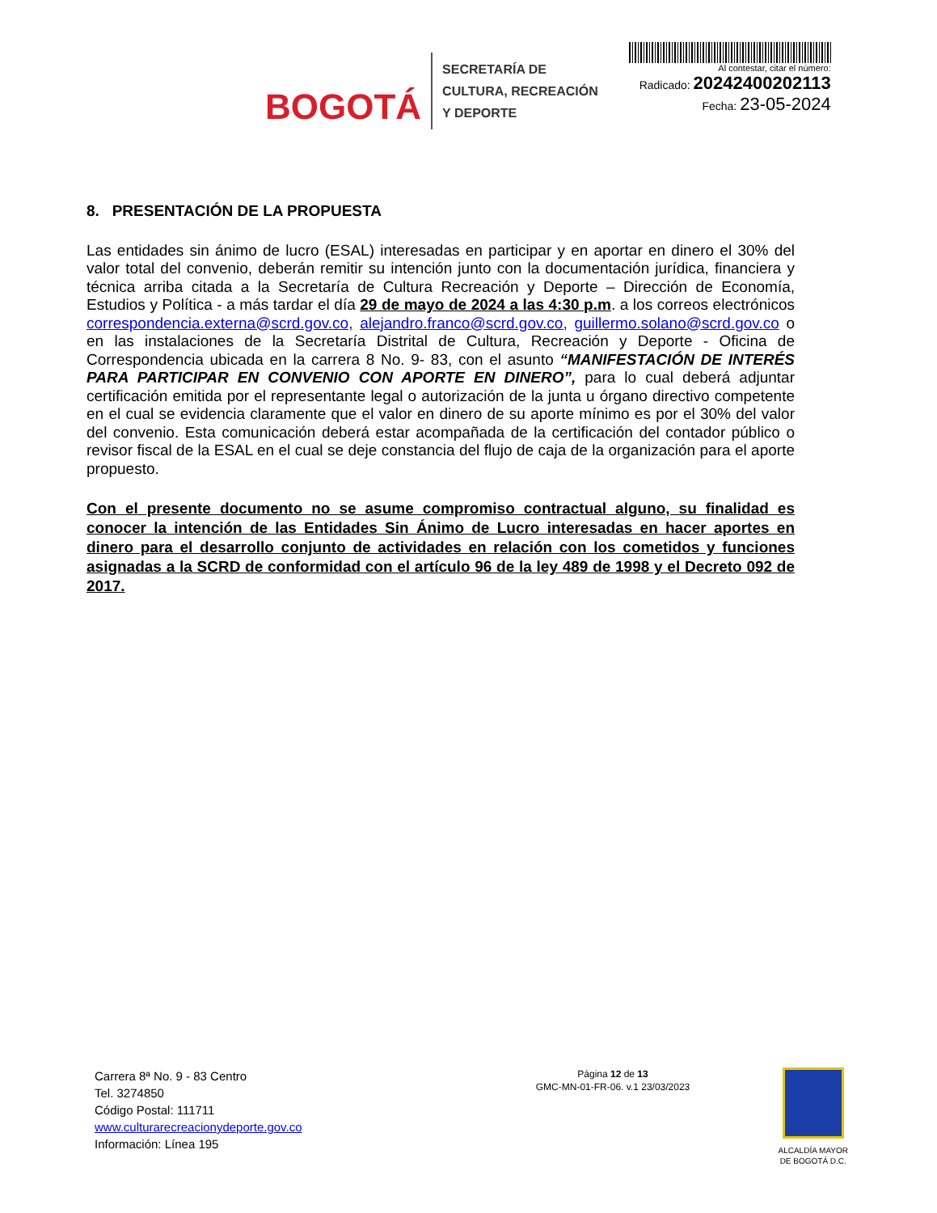BOGOTÁ
SECRETARÍA DE
CULTURA, RECREACIÓN
Y DEPORTE
Al contestar, citar el número:
Radicado: 20242400202113
Fecha: 23-05-2024
8. PRESENTACIÓN DE LA PROPUESTA
Las entidades sin ánimo de lucro (ESAL) interesadas en participar y en aportar en dinero el 30% del valor total del convenio, deberán remitir su intención junto con la documentación jurídica, financiera y técnica arriba citada a la Secretaría de Cultura Recreación y Deporte – Dirección de Economía, Estudios y Política - a más tardar el día 29 de mayo de 2024 a las 4:30 p.m. a los correos electrónicos correspondencia.externa@scrd.gov.co, alejandro.franco@scrd.gov.co, guillermo.solano@scrd.gov.co o en las instalaciones de la Secretaría Distrital de Cultura, Recreación y Deporte - Oficina de Correspondencia ubicada en la carrera 8 No. 9- 83, con el asunto “MANIFESTACIÓN DE INTERÉS PARA PARTICIPAR EN CONVENIO CON APORTE EN DINERO”, para lo cual deberá adjuntar certificación emitida por el representante legal o autorización de la junta u órgano directivo competente en el cual se evidencia claramente que el valor en dinero de su aporte mínimo es por el 30% del valor del convenio. Esta comunicación deberá estar acompañada de la certificación del contador público o revisor fiscal de la ESAL en el cual se deje constancia del flujo de caja de la organización para el aporte propuesto.
Con el presente documento no se asume compromiso contractual alguno, su finalidad es conocer la intención de las Entidades Sin Ánimo de Lucro interesadas en hacer aportes en dinero para el desarrollo conjunto de actividades en relación con los cometidos y funciones asignadas a la SCRD de conformidad con el artículo 96 de la ley 489 de 1998 y el Decreto 092 de 2017.
Carrera 8ª No. 9 - 83 Centro
Tel. 3274850
Código Postal: 111711
www.culturarecreacionydeporte.gov.co
Información: Línea 195
Página 12 de 13
GMC-MN-01-FR-06. v.1 23/03/2023
ALCALDÍA MAYOR
DE BOGOTÁ D.C.